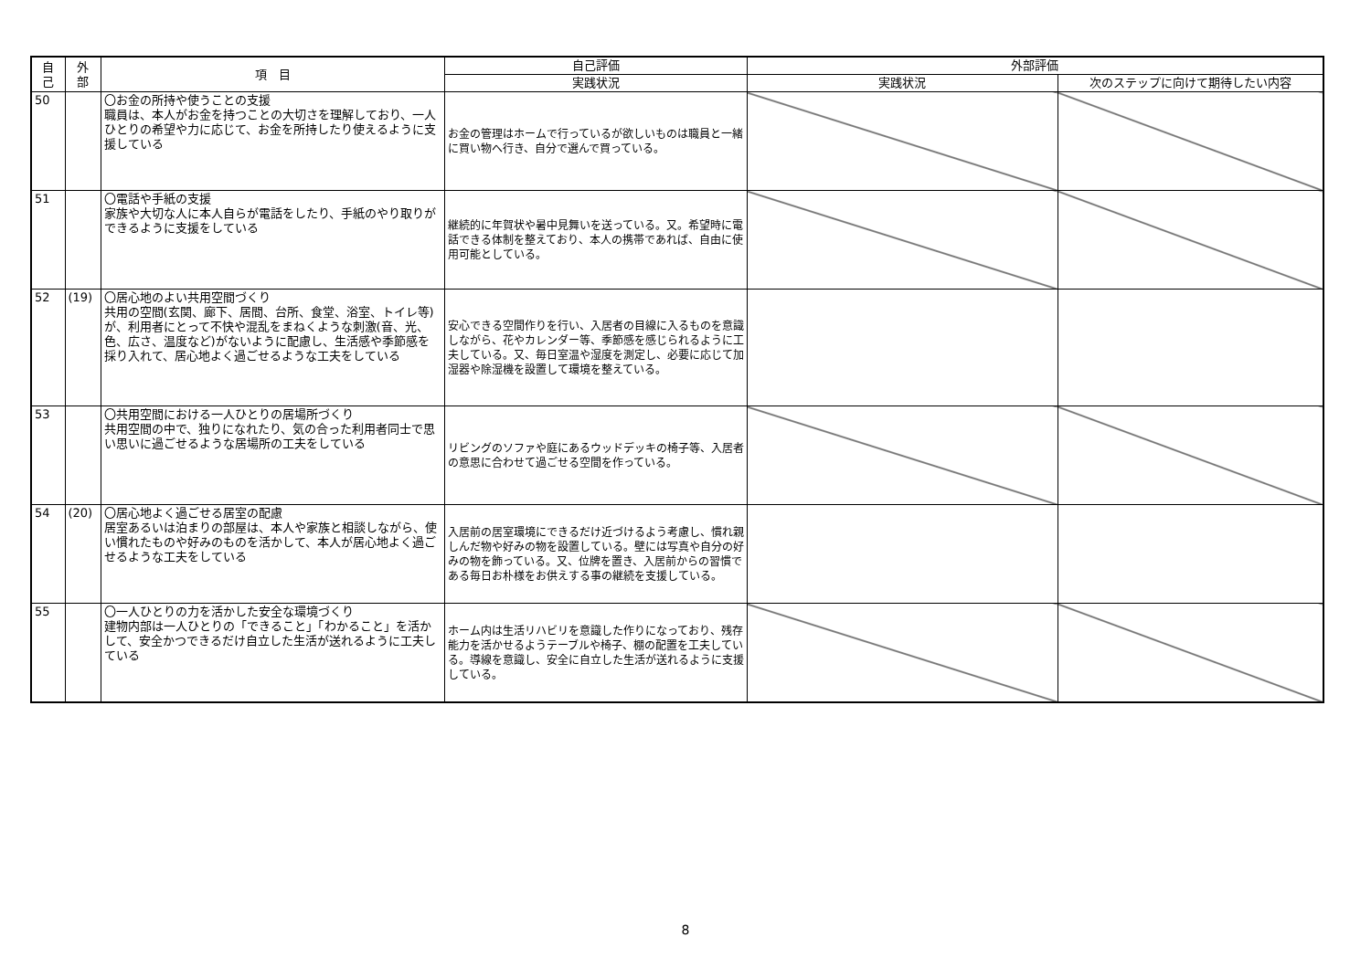| 自 己 | 外 部 | 項 目 | 自己評価 | 外部評価 | |
| --- | --- | --- | --- | --- | --- |
| | | | 実践状況 | 実践状況 | 次のステップに向けて期待したい内容 |
| 50 | | 〇お金の所持や使うことの支援 職員は、本人がお金を持つことの大切さを理解しており、一人ひとりの希望や力に応じて、お金を所持したり使えるように支援している | お金の管理はホームで行っているが欲しいものは職員と一緒に買い物へ行き、自分で選んで買っている。 | | |
| 51 | | 〇電話や手紙の支援 家族や大切な人に本人自らが電話をしたり、手紙のやり取りができるように支援をしている | 継続的に年賀状や暑中見舞いを送っている。又。希望時に電話できる体制を整えており、本人の携帯であれば、自由に使用可能としている。 | | |
| 52 | (19) | 〇居心地のよい共用空間づくり 共用の空間(玄関、廊下、居間、台所、食堂、浴室、トイレ等)が、利用者にとって不快や混乱をまねくような刺激(音、光、色、広さ、温度など)がないように配慮し、生活感や季節感を採り入れて、居心地よく過ごせるような工夫をしている | 安心できる空間作りを行い、入居者の目線に入るものを意識しながら、花やカレンダー等、季節感を感じられるように工夫している。又、毎日室温や湿度を測定し、必要に応じて加湿器や除湿機を設置して環境を整えている。 | | |
| 53 | | 〇共用空間における一人ひとりの居場所づくり 共用空間の中で、独りになれたり、気の合った利用者同士で思い思いに過ごせるような居場所の工夫をしている | リビングのソファや庭にあるウッドデッキの椅子等、入居者の意思に合わせて過ごせる空間を作っている。 | | |
| 54 | (20) | 〇居心地よく過ごせる居室の配慮 居室あるいは泊まりの部屋は、本人や家族と相談しながら、使い慣れたものや好みのものを活かして、本人が居心地よく過ごせるような工夫をしている | 入居前の居室環境にできるだけ近づけるよう考慮し、慣れ親しんだ物や好みの物を設置している。壁には写真や自分の好みの物を飾っている。又、位牌を置き、入居前からの習慣である毎日お朴様をお供えする事の継続を支援している。 | | |
| 55 | | 〇一人ひとりの力を活かした安全な環境づくり 建物内部は一人ひとりの「できること」「わかること」を活かして、安全かつできるだけ自立した生活が送れるように工夫している | ホーム内は生活リハビリを意識した作りになっており、残存能力を活かせるようテーブルや椅子、棚の配置を工夫している。導線を意識し、安全に自立した生活が送れるように支援している。 | | |
8